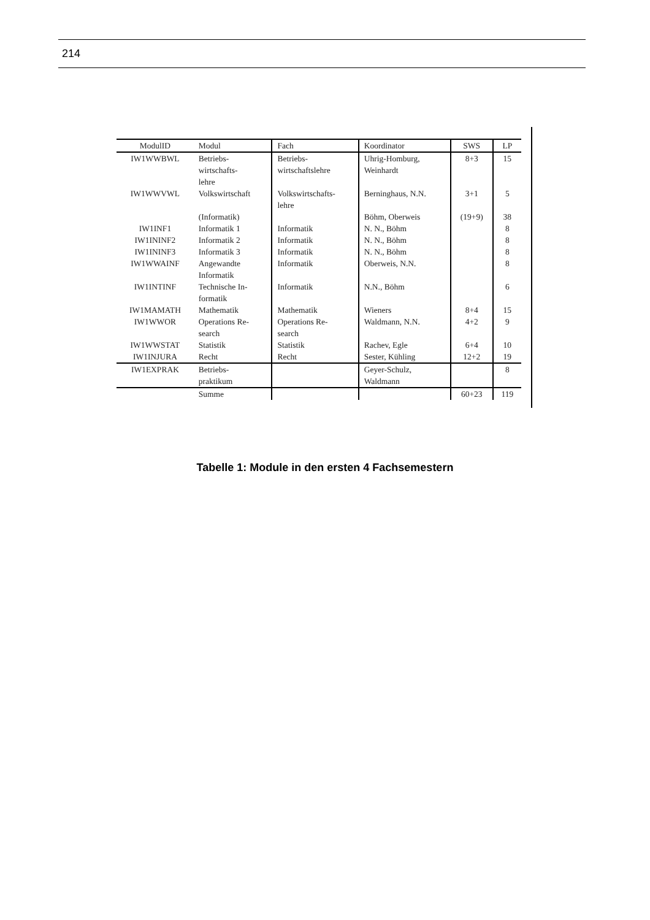214
| ModulID | Modul | Fach | Koordinator | SWS | LP |
| --- | --- | --- | --- | --- | --- |
| IW1WWBWL | Betriebs- wirtschafts- lehre | Betriebs- wirtschaftslehre | Uhrig-Homburg, Weinhardt | 8+3 | 15 |
| IW1WWVWL | Volkswirtschaft | Volkswirtschafts- lehre | Berninghaus, N.N. | 3+1 | 5 |
| | (Informatik) | | Böhm, Oberweis | (19+9) | 38 |
| IW1INF1 | Informatik 1 | Informatik | N. N., Böhm | | 8 |
| IW1ININF2 | Informatik 2 | Informatik | N. N., Böhm | | 8 |
| IW1ININF3 | Informatik 3 | Informatik | N. N., Böhm | | 8 |
| IW1WWAINF | Angewandte Informatik | Informatik | Oberweis, N.N. | | 8 |
| IW1INTINF | Technische In- formatik | Informatik | N.N., Böhm | | 6 |
| IW1MAMATH | Mathematik | Mathematik | Wieners | 8+4 | 15 |
| IW1WWOR | Operations Re- search | Operations Re- search | Waldmann, N.N. | 4+2 | 9 |
| IW1WWSTAT | Statistik | Statistik | Rachev, Egle | 6+4 | 10 |
| IW1INJURA | Recht | Recht | Sester, Kühling | 12+2 | 19 |
| IW1EXPRAK | Betriebs- praktikum | | Geyer-Schulz, Waldmann | | 8 |
| | Summe | | | 60+23 | 119 |
Tabelle 1: Module in den ersten 4 Fachsemestern